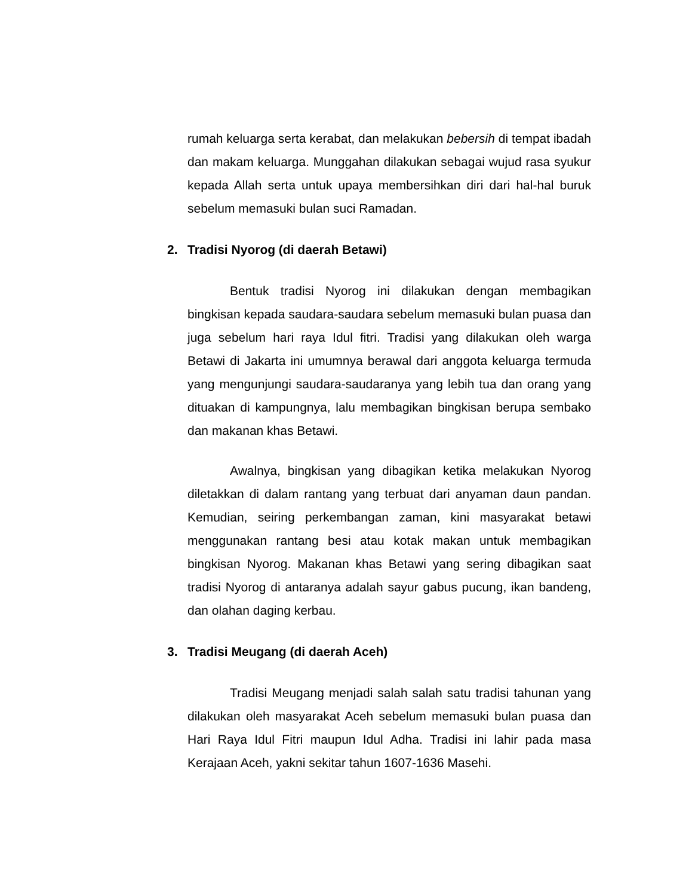rumah keluarga serta kerabat, dan melakukan bebersih di tempat ibadah dan makam keluarga. Munggahan dilakukan sebagai wujud rasa syukur kepada Allah serta untuk upaya membersihkan diri dari hal-hal buruk sebelum memasuki bulan suci Ramadan.
2. Tradisi Nyorog (di daerah Betawi)
Bentuk tradisi Nyorog ini dilakukan dengan membagikan bingkisan kepada saudara-saudara sebelum memasuki bulan puasa dan juga sebelum hari raya Idul fitri. Tradisi yang dilakukan oleh warga Betawi di Jakarta ini umumnya berawal dari anggota keluarga termuda yang mengunjungi saudara-saudaranya yang lebih tua dan orang yang dituakan di kampungnya, lalu membagikan bingkisan berupa sembako dan makanan khas Betawi.
Awalnya, bingkisan yang dibagikan ketika melakukan Nyorog diletakkan di dalam rantang yang terbuat dari anyaman daun pandan. Kemudian, seiring perkembangan zaman, kini masyarakat betawi menggunakan rantang besi atau kotak makan untuk membagikan bingkisan Nyorog. Makanan khas Betawi yang sering dibagikan saat tradisi Nyorog di antaranya adalah sayur gabus pucung, ikan bandeng, dan olahan daging kerbau.
3. Tradisi Meugang (di daerah Aceh)
Tradisi Meugang menjadi salah salah satu tradisi tahunan yang dilakukan oleh masyarakat Aceh sebelum memasuki bulan puasa dan Hari Raya Idul Fitri maupun Idul Adha. Tradisi ini lahir pada masa Kerajaan Aceh, yakni sekitar tahun 1607-1636 Masehi.